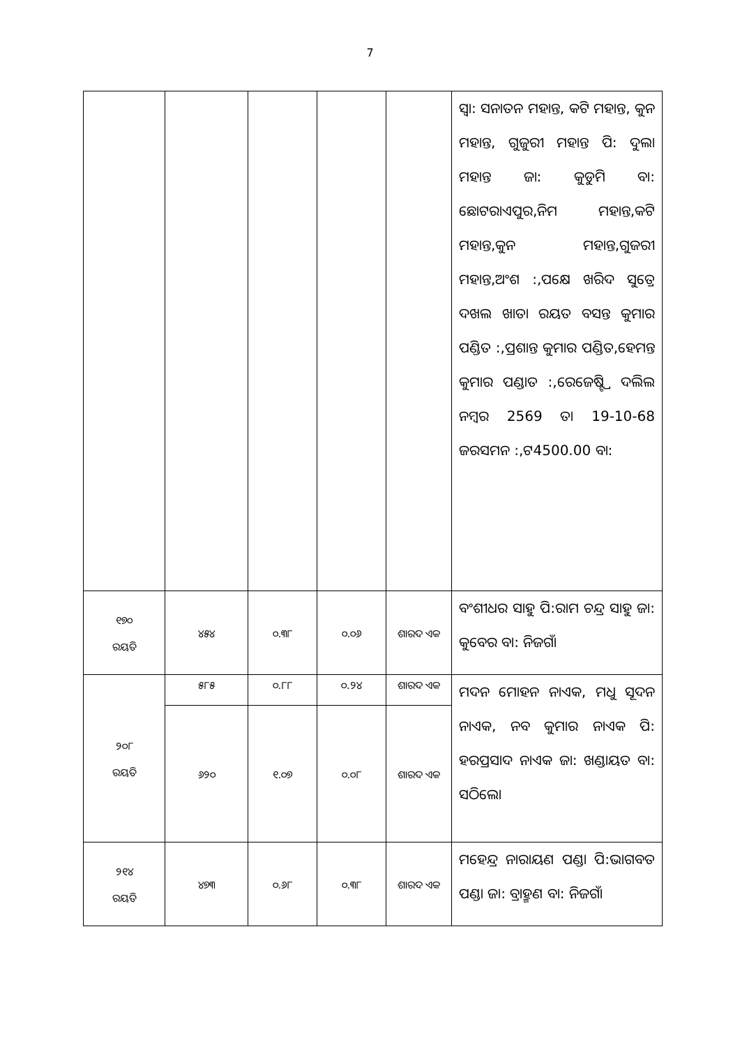7
| | | | | | ସ୍ୱା: ସନାତନ ମହାନ୍ତ, କଟି ମହାନ୍ତ, କୁନ ମହାନ୍ତ, ଗୁଜୁରୀ ମହାନ୍ତ ପି: ଦୁଲା ମହାନ୍ତ ଜା: କୁଡୁମି ବା: ଛୋଟରାଏପୁର,ନିମ ମହାନ୍ତ,କଟି ମହାନ୍ତ,କୁନ ମହାନ୍ତ,ଗୁଜରୀ ମହାନ୍ତ,ଅଂଶ :,ପକ୍ଷେ ଖରିଦ ସୁତ୍ରେ ଦଖଲ ଖାତା ରୟତ ବସନ୍ତ କୁମାର ପଣ୍ଡିତ :,ପ୍ରଶାନ୍ତ କୁମାର ପଣ୍ଡିତ,ହେମନ୍ତ କୁମାର ପଣ୍ଡାତ :,ରେଜେଷ୍ଟ୍ରି ଦଲିଲ ନମ୍ବର 2569 ତା 19-10-68 ଜରସମନ :,ଟ4500.00 ବା: |
| ୧୭୦ ରୟତି | ୪୫୪ | ୦.୩୮ | ୦.୦୬ | ଶାରଦ ଏକ | ବଂଶୀଧର ସାହୁ ପି:ରାମ ଚନ୍ଦ୍ର ସାହୁ ଜା: କୁବେର ବା: ନିଜଗାଁ |
| ୨୦୮ ରୟତି | ୫୮୫ | ୦.୮୮ | ୦.୨୪ | ଶାରଦ ଏକ | ମଦନ ମୋହନ ନାଏକ, ମଧୁ ସୂଦନ ନାଏକ, ନବ କୁମାର ନାଏକ ପି: ହରପ୍ରସାଦ ନାଏକ ଜା: ଖଣ୍ଡାୟତ ବା: ସଠିଲୋ |
| | ୬୨୦ | ୧.୦୭ | ୦.୦୮ | ଶାରଦ ଏକ | |
| ୨୧୪ ରୟତି | ୪୭୩ | ୦.୬୮ | ୦.୩୮ | ଶାରଦ ଏକ | ମହେନ୍ଦ୍ର ନାରାୟଣ ପଣ୍ଡା ପି:ଭାଗବତ ପଣ୍ଡା ଜା: ବ୍ରାହ୍ମଣ ବା: ନିଜଗାଁ |